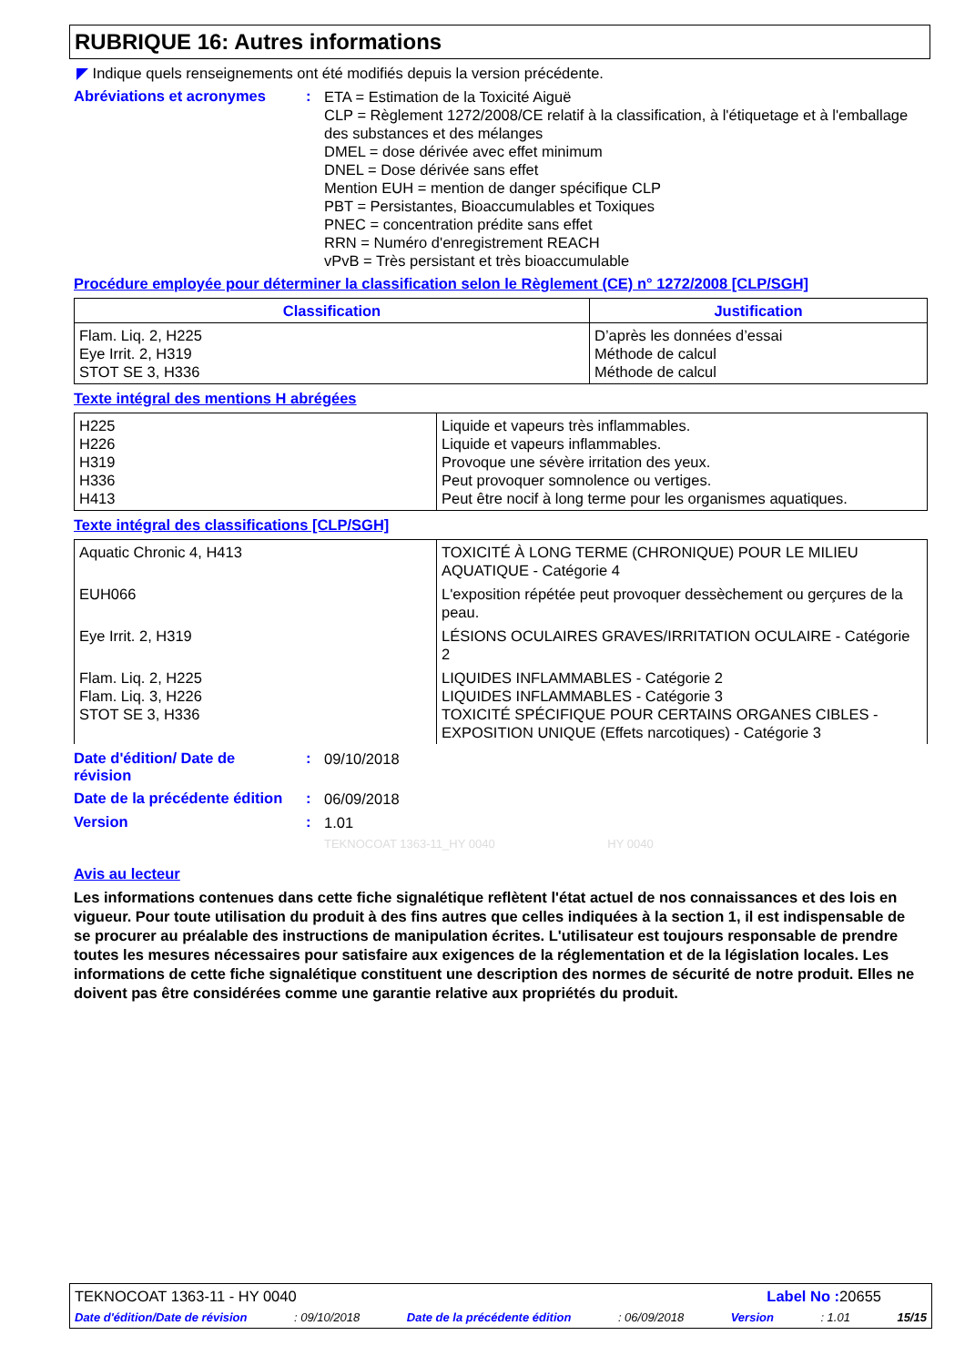RUBRIQUE 16: Autres informations
◤ Indique quels renseignements ont été modifiés depuis la version précédente.
Abréviations et acronymes :
ETA = Estimation de la Toxicité Aiguë
CLP = Règlement 1272/2008/CE relatif à la classification, à l'étiquetage et à l'emballage des substances et des mélanges
DMEL = dose dérivée avec effet minimum
DNEL = Dose dérivée sans effet
Mention EUH = mention de danger spécifique CLP
PBT = Persistantes, Bioaccumulables et Toxiques
PNEC = concentration prédite sans effet
RRN = Numéro d'enregistrement REACH
vPvB = Très persistant et très bioaccumulable
Procédure employée pour déterminer la classification selon le Règlement (CE) n° 1272/2008 [CLP/SGH]
| Classification | Justification |
| --- | --- |
| Flam. Liq. 2, H225 Eye Irrit. 2, H319 STOT SE 3, H336 | D’après les données d’essai Méthode de calcul Méthode de calcul |
Texte intégral des mentions H abrégées
| H225 H226 H319 H336 H413 | Liquide et vapeurs très inflammables. Liquide et vapeurs inflammables. Provoque une sévère irritation des yeux. Peut provoquer somnolence ou vertiges. Peut être nocif à long terme pour les organismes aquatiques. |
Texte intégral des classifications [CLP/SGH]
| Aquatic Chronic 4, H413 | TOXICITÉ À LONG TERME (CHRONIQUE) POUR LE MILIEU AQUATIQUE - Catégorie 4 |
| EUH066 | L'exposition répétée peut provoquer dessèchement ou gerçures de la peau. |
| Eye Irrit. 2, H319 | LÉSIONS OCULAIRES GRAVES/IRRITATION OCULAIRE - Catégorie 2 |
| Flam. Liq. 2, H225 Flam. Liq. 3, H226 STOT SE 3, H336 | LIQUIDES INFLAMMABLES - Catégorie 2 LIQUIDES INFLAMMABLES - Catégorie 3 TOXICITÉ SPÉCIFIQUE POUR CERTAINS ORGANES CIBLES - EXPOSITION UNIQUE (Effets narcotiques) - Catégorie 3 |
Date d'édition/ Date de révision
:
09/10/2018
Date de la précédente édition
:
06/09/2018
Version :
1.01
TEKNOCOAT 1363-11_HY 0040 HY 0040
Avis au lecteur
Les informations contenues dans cette fiche signalétique reflètent l'état actuel de nos connaissances et des lois en vigueur. Pour toute utilisation du produit à des fins autres que celles indiquées à la section 1, il est indispensable de se procurer au préalable des instructions de manipulation écrites. L'utilisateur est toujours responsable de prendre toutes les mesures nécessaires pour satisfaire aux exigences de la réglementation et de la législation locales. Les informations de cette fiche signalétique constituent une description des normes de sécurité de notre produit. Elles ne doivent pas être considérées comme une garantie relative aux propriétés du produit.
TEKNOCOAT 1363-11 - HY 0040 Label No : 20655
Date d'édition/Date de révision: 09/10/2018 Date de la précédente édition: 06/09/2018 Version: 1.01 15/15